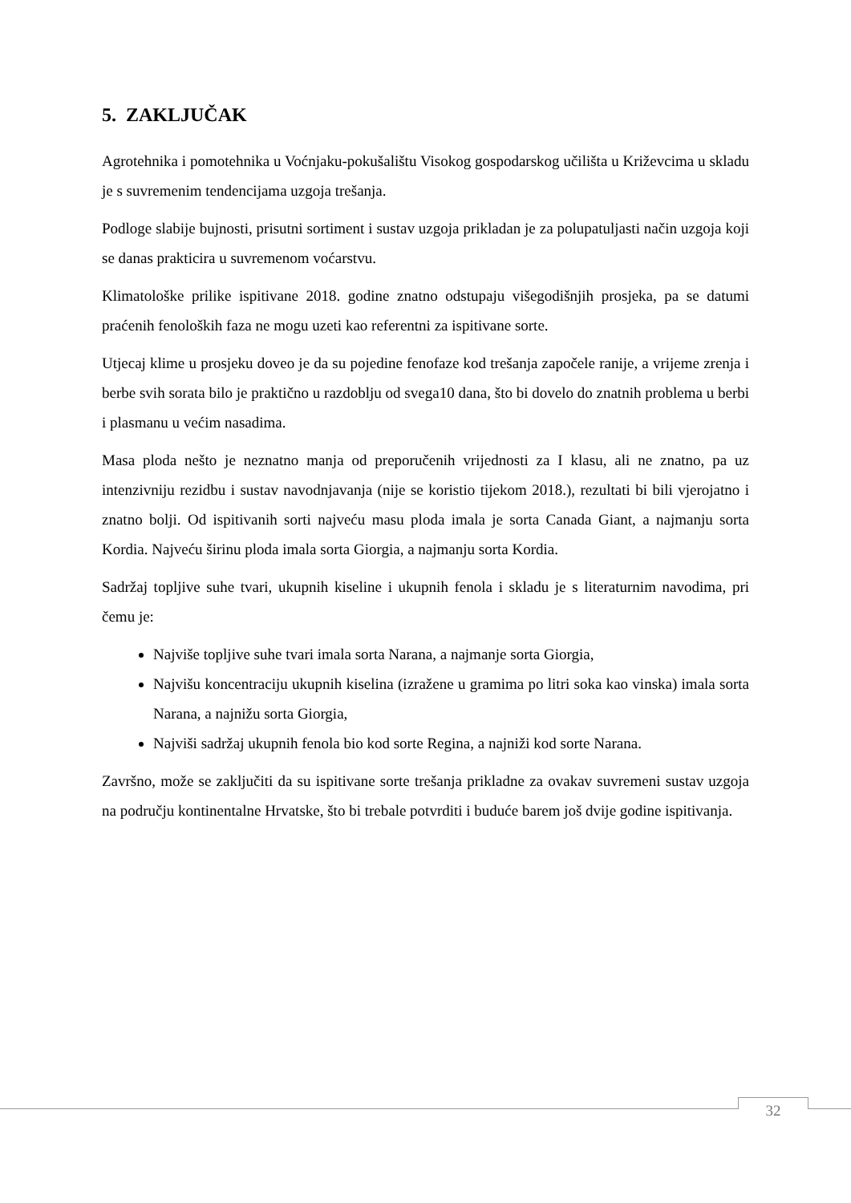5. ZAKLJUČAK
Agrotehnika i pomotehnika u Voćnjaku-pokušalištu Visokog gospodarskog učilišta u Križevcima u skladu je s suvremenim tendencijama uzgoja trešanja.
Podloge slabije bujnosti, prisutni sortiment i sustav uzgoja prikladan je za polupatuljasti način uzgoja koji se danas prakticira u suvremenom voćarstvu.
Klimatološke prilike ispitivane 2018. godine znatno odstupaju višegodišnjih prosjeka, pa se datumi praćenih fenoloških faza ne mogu uzeti kao referentni za ispitivane sorte.
Utjecaj klime u prosjeku doveo je da su pojedine fenofaze kod trešanja započele ranije, a vrijeme zrenja i berbe svih sorata bilo je praktično u razdoblju od svega10 dana, što bi dovelo do znatnih problema u berbi i plasmanu u većim nasadima.
Masa ploda nešto je neznatno manja od preporučenih vrijednosti za I klasu, ali ne znatno, pa uz intenzivniju rezidbu i sustav navodnjavanja (nije se koristio tijekom 2018.), rezultati bi bili vjerojatno i znatno bolji. Od ispitivanih sorti najveću masu ploda imala je sorta Canada Giant, a najmanju sorta Kordia. Najveću širinu ploda imala sorta Giorgia, a najmanju sorta Kordia.
Sadržaj topljive suhe tvari, ukupnih kiseline i ukupnih fenola i skladu je s literaturnim navodima, pri čemu je:
Najviše topljive suhe tvari imala sorta Narana, a najmanje sorta Giorgia,
Najvišu koncentraciju ukupnih kiselina (izražene u gramima po litri soka kao vinska) imala sorta Narana, a najnižu sorta Giorgia,
Najviši sadržaj ukupnih fenola bio kod sorte Regina, a najniži kod sorte Narana.
Završno, može se zaključiti da su ispitivane sorte trešanja prikladne za ovakav suvremeni sustav uzgoja na području kontinentalne Hrvatske, što bi trebale potvrditi i buduće barem još dvije godine ispitivanja.
32